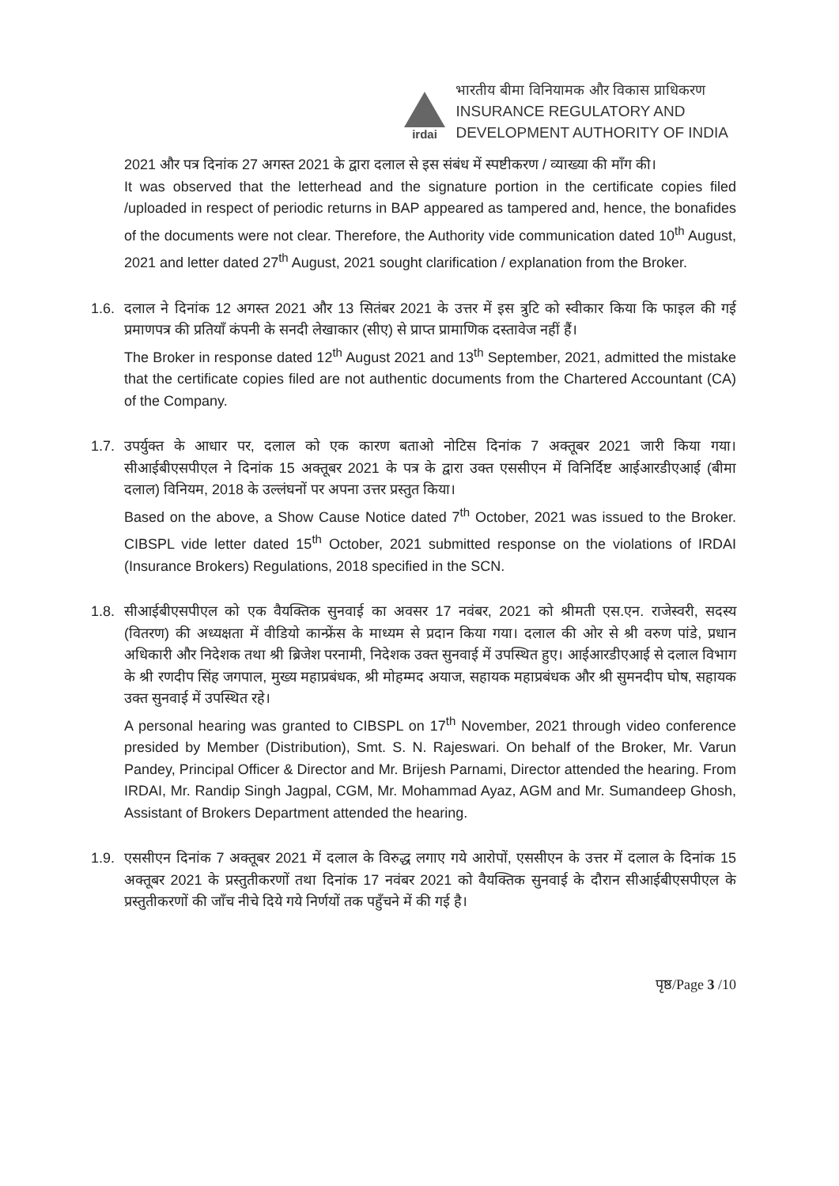irdai
भारतीय बीमा विनियामक और विकास प्राधिकरण
INSURANCE REGULATORY AND
DEVELOPMENT AUTHORITY OF INDIA
2021 और पत्र दिनांक 27 अगस्त 2021 के द्वारा दलाल से इस संबंध में स्पष्टीकरण / व्याख्या की माँग की।
It was observed that the letterhead and the signature portion in the certificate copies filed /uploaded in respect of periodic returns in BAP appeared as tampered and, hence, the bonafides of the documents were not clear. Therefore, the Authority vide communication dated 10<sup>th</sup> August, 2021 and letter dated 27<sup>th</sup> August, 2021 sought clarification / explanation from the Broker.
1.6.
दलाल ने दिनांक 12 अगस्त 2021 और 13 सितंबर 2021 के उत्तर में इस त्रुटि को स्वीकार किया कि फाइल की गई प्रमाणपत्र की प्रतियाँ कंपनी के सनदी लेखाकार (सीए) से प्राप्त प्रामाणिक दस्तावेज नहीं हैं।
The Broker in response dated 12<sup>th</sup> August 2021 and 13<sup>th</sup> September, 2021, admitted the mistake that the certificate copies filed are not authentic documents from the Chartered Accountant (CA) of the Company.
1.7.
उपर्युक्त के आधार पर, दलाल को एक कारण बताओ नोटिस दिनांक 7 अक्तूबर 2021 जारी किया गया। सीआईबीएसपीएल ने दिनांक 15 अक्तूबर 2021 के पत्र के द्वारा उक्त एससीएन में विनिर्दिष्ट आईआरडीएआई (बीमा दलाल) विनियम, 2018 के उल्लंघनों पर अपना उत्तर प्रस्तुत किया।
Based on the above, a Show Cause Notice dated 7<sup>th</sup> October, 2021 was issued to the Broker. CIBSPL vide letter dated 15<sup>th</sup> October, 2021 submitted response on the violations of IRDAI (Insurance Brokers) Regulations, 2018 specified in the SCN.
1.8.
सीआईबीएसपीएल को एक वैयक्तिक सुनवाई का अवसर 17 नवंबर, 2021 को श्रीमती एस.एन. राजेस्वरी, सदस्य (वितरण) की अध्यक्षता में वीडियो कान्फ्रेंस के माध्यम से प्रदान किया गया। दलाल की ओर से श्री वरुण पांडे, प्रधान अधिकारी और निदेशक तथा श्री ब्रिजेश परनामी, निदेशक उक्त सुनवाई में उपस्थित हुए। आईआरडीएआई से दलाल विभाग के श्री रणदीप सिंह जगपाल, मुख्य महाप्रबंधक, श्री मोहम्मद अयाज, सहायक महाप्रबंधक और श्री सुमनदीप घोष, सहायक उक्त सुनवाई में उपस्थित रहे।
A personal hearing was granted to CIBSPL on 17<sup>th</sup> November, 2021 through video conference presided by Member (Distribution), Smt. S. N. Rajeswari. On behalf of the Broker, Mr. Varun Pandey, Principal Officer & Director and Mr. Brijesh Parnami, Director attended the hearing. From IRDAI, Mr. Randip Singh Jagpal, CGM, Mr. Mohammad Ayaz, AGM and Mr. Sumandeep Ghosh, Assistant of Brokers Department attended the hearing.
1.9.
एससीएन दिनांक 7 अक्तूबर 2021 में दलाल के विरुद्ध लगाए गये आरोपों, एससीएन के उत्तर में दलाल के दिनांक 15 अक्तूबर 2021 के प्रस्तुतीकरणों तथा दिनांक 17 नवंबर 2021 को वैयक्तिक सुनवाई के दौरान सीआईबीएसपीएल के प्रस्तुतीकरणों की जाँच नीचे दिये गये निर्णयों तक पहुँचने में की गई है।
पृष्ठ/Page 3 /10